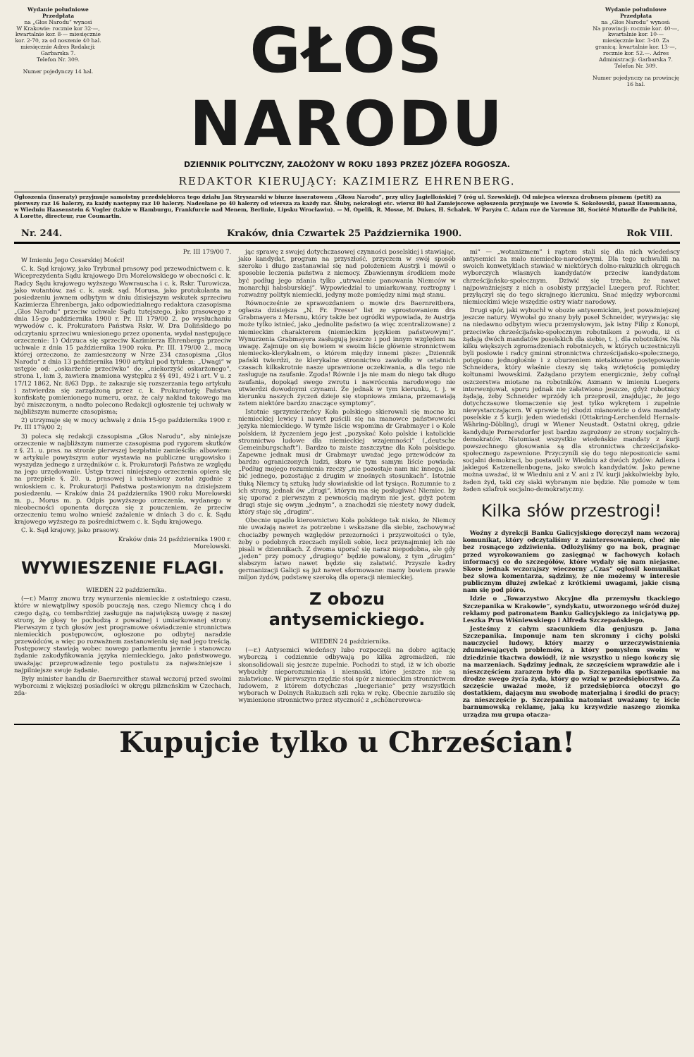Wydanie południowe
Przedpłata
na „Głos Narodu“ wynosi
W Krakowie: rocznie kor 32·—, kwartalnie kor. 8·— miesięcznie kor. 2·70, za od noszenie 40 hal. miesięcznie Adres Redakcji: Garbarska 7.
Telefon Nr. 309.
Numer pojedynczy 14 hal.
GŁOS NARODU
DZIENNIK POLITYCZNY, ZAŁOŻONY W ROKU 1893 PRZEZ JÓZEFA ROGOSZA.
REDAKTOR KIERUJĄCY: KAZIMIERZ EHRENBERG.
Wydanie południowe
Przedpłata
na „Głos Narodu“ wynosi:
Na prowincji: rocznie kor. 40·—, kwartalnie kor. 10·— miesięcznie kor. 3·40. Za granicą: kwartalnie kor. 13·—, rocznie kor. 52.—. Adres Administracji: Garbarska 7.
Telefon Nr. 309.
Numer pojedynczy na prowincję 16 hal.
Ogłoszenia (inseraty) przyjmuje samoistny przedsiębiorca tego działu Jan Stryszarski w biurze inseratowem „Głosu Narodu“, przy ulicy Jagiellońskiej 7 (róg ul. Szewskiej). Od miejsca wiersza drobnem pismem (petit) za pierwszy raz 16 halerzy, za każdy następny raz 10 halerzy. Nadesłane po 40 halerzy od wiersza za każdy raz. Śluby, nekrologi etc. wiersz 80 hal Zamiejscowe ogłoszenia przyjmuje we Lwowie S. Sokołowski, pasaż Haussmanna, w Wiedniu Haasenstein & Vogler (także w Hamburgu, Frankfurcie nad Menem, Berlinie, Lipsku Wrocławiu). — M. Opelik, R. Mosse, M. Dukes, H. Schalek. W Paryżu C. Adam rue de Varenne 38, Société Mutuelle de Publicité, A Lorette, directeur, rue Coumartin.
Nr. 244. Kraków, dnia Czwartek 25 Października 1900. Rok VIII.
Pr. III 179/00 7.
W Imieniu Jego Cesarskiej Mości!
C. k. Sąd krajowy, jako Trybunał prasowy pod przewodnictwem c. k. Wiceprezydenta Sądu krajowego Dra Morelowskiego w obecności c. k. Radcy Sądu krajowego wyższego Wawrauscha i c. k. Rskr. Turowicza, jako wotantów, zaś c. k. ausk. sąd. Morusa, jako protokolanta na posiedzeniu jawnem odbytym w dniu dzisiejszym wskutek sprzeciwu Kazimierza Ehrenberga, jako odpowiedzialnego redaktora czasopisma „Głos Narodu“ przeciw uchwale Sądu tutejszego, jako prasowego z dnia 15-go października 1900 r. Pr. III 179/00 2. po wysłuchaniu wywodów c. k. Prokuratora Państwa Rskr. W. Dra Dolińskiego po odczytaniu sprzeciwu wniesionego przez oponenta, wydał następujące orzeczenie: 1) Odrzuca się sprzeciw Kazimierza Ehrenberga przeciw uchwale z dnia 15 października 1900 roku. Pr. III. 179/00 2., mocą której orzeczono, że zamieszczony w Nrze 234 czasopisma „Głos Narodu“ z dnia 13 października 1900 artykuł pod tytułem: „Uwagi“ w ustępie od: „oskarżenie przeciwko“ do: „niekorzyść oskarżonego“, strona 1, łam 3, zawiera znamiona występku z §§ 491, 492 i art. V u. z 17/12 1862, Nr. 8/63 Dpp., że zakazuje się rozszerzania tego artykułu i zatwierdza się zarządzoną przez c. k. Prokuratorję Państwa konfiskatę pomienionego numeru, oraz, że cały nakład takowego ma być zniszczonym, a nadto polecono Redakcji ogłoszenie tej uchwały w najbliższym numerze czasopisma;
2) utrzymuje się w mocy uchwałę z dnia 15-go października 1900 r. Pr. III 179/00 2;
3) poleca się redakcji czasopisma „Głos Narodu“, aby niniejsze orzeczenie w najbliższym numerze czasopisma pod rygorem skutków z §. 21. u. pras. na stronie pierwszej bezpłatnie zamieściła: albowiem: w artykule powyższym autor wystawia na publiczne urągowisko i wyszydza jednego z urzędników c. k. Prokuratorji Państwa ze względu na jego urzędowanie. Ustęp trzeci niniejszego orzeczenia opiera się na przepisie §. 20. u. prasowej i uchwalony został zgodnie z wnioskiem c. k. Prokuratorji Państwa postawionym na dzisiejszem posiedzeniu. — Kraków dnia 24 października 1900 roku Morelowski m. p., Morus m. p. Odpis powyższego orzeczenia, wydanego w nieobecności oponenta doręcza się z pouczeniem, że przeciw orzeczeniu temu wolno wnieść zażalenie w dniach 3 do c. k. Sądu krajowego wyższego za pośrednictwem c. k. Sądu krajowego.
C. k. Sąd krajowy, jako prasowy.
Kraków dnia 24 października 1900 r.
Morelowski.
WYWIESZENIE FLAGI.
WIEDEN 22 października.
(—r.) Mamy znowu trzy wynurzenia niemieckie z ostatniego czasu, które w niewątpliwy sposób pouczają nas, czego Niemcy chcą i do czego dążą, co tembardziej zasługuje na największą uwagę z naszej strony, że głosy te pochodzą z poważnej i umiarkowanej strony. Pierwszym z tych głosów jest programowe oświadczenie stronnictwa niemieckich postępowców, ogłoszone po odbytej naradzie przewódców, a więc po rozważnem zastanowieniu się nad jego treścią. Postępowcy stawiają wobec nowego parlamentu jawnie i stanowczo żądanie zakodyfikowania języka niemieckiego, jako państwowego, uważając przeprowadzenie tego postulatu za najważniejsze i najpilniejsze swoje żądanie.
Były minister handlu dr Baernreither stawał wczoraj przed swoimi wyborcami z większej posiadłości w okręgu pilzneńskim w Czechach, zda-
jąc sprawę z swojej dotychczasowej czynności poselskiej i stawiając, jako kandydat, program na przyszłość, przyczem w swój sposób szeroko i długo zastanawiał się nad położeniem Austrji i mówił o sposobie leczenia państwa z niemocy. Zbawiennym środkiem może być podług jego zdania tylko „utrwalenie panowania Niemców w monarchji habsburskiej“. Wypowiedział to umiarkowany, roztropny i rozważny polityk niemiecki, jedyny może pomiędzy nimi mąż stanu.
Równocześnie ze sprawozdaniem o mowie dra Baernreitbera, ogłasza dzisiejsza „N. Fr. Presse“ list ze sprostowaniem dra Grabmayera z Meranu, który także bez ogródki wypowiada, że Austrja może tylko istnieć, jako „jednolite państwo (a więc zcentralizowane) z niemieckim charakterem (niemieckim językiem państwowym)“. Wynurzenia Grabmayera zasługują jeszcze i pod innym względem na uwagę. Zajmuje on się bowiem w swoim liście głównie stronnictwem niemiecko-klerykalnem, o którem między innemi pisze: „Dziennik pański twierdzi, że klerykalne stronnictwo zawiodło w ostatnich czasach kilkakrotnie nasze uprawnione oczekiwania, a dla tego nie zasługuje na zaufanie. Zgoda! Równie i ja nie mam do niego tak długo zaufania, dopokąd swego zwrotu i nawrócenia narodowego nie utwierdzi dowodnymi czynami. Że jednak w tym kierunku, t. j. w kierunku naszych życzeń dzieje się stopniowa zmiana, przemawiają zatem niektóre bardzo znaczące symptomy“.
Istotnie sprzymierzeńcy Koła polskiego skierowali się mocno ku niemieckiej lewicy i nawet puścili się na manowce państwowości języka niemieckiego. W tymże liście wspomina dr Grabmayer i o Kole polskiem, iż życzeniem jego jest „pozyskać Koło polskie i katolickie stronnictwo ludowe dla niemieckiej wzajemności“ („deutsche Gemeinburgschaft“). Bardzo to zaiste zaszczytne dla Koła polskiego. Zapewne jednak musi dr Grabmayr uważać jego przewódców za bardzo ograniczonych ludzi, skoro w tym samym liście powiada: „Podług mojego rozumienia rzeczy „nie pozostaje nam nic innego, jak bić jednego, pozostając z drugim w znośnych stosunkach“. Istotnie tłuką Niemcy tą sztuką ludy słowiańskie od lat tysiąca. Rozumnie to z ich strony, jednak ów „drugi“, którym ma się posługiwać Niemiec. by się uporać z pierwszym z pewnością mądrym nie jest, gdyż potem drugi staje się owym „jednym“, a znachodzi się niestety nowy dudek, który staje się „drugim“.
Obecnie upadło kierownictwo Koła polskiego tak nisko, że Niemcy nie uważają nawet za potrzebne i wskazane dla siebie, zachowywać chociażby pewnych względów przezorności i przyzwoitości o tyle, żeby o podobnych rzeczach myśleli sobie, lecz przynajmniej ich nie pisali w dziennikach. Z dwoma uporać się naraz niepodobna, ale gdy „jeden“ przy pomocy „drugiego“ będzie powalony, z tym „drugim“ słabszym łatwo nawet będzie się załatwić. Przyszłe kadry germanizacji Galicji są już nawet sformowane: mamy bowiem prawie miljon żydów, podstawę szeroką dla operacji niemieckiej.
Z obozu antysemickiego.
WIEDEŃ 24 października.
(—r.) Antysemici wiedeńscy lubo rozpoczęli na dobre agitację wyborczą i codziennie odbywają po kilka zgromadzeń, nie skonsolidowali się jeszcze zupełnie. Pochodzi to stąd, iż w ich obozie wybuchły nieporozumienia i niesnaski, które jeszcze nie są załatwione. W pierwszym rzędzie stoi spór z niemieckim stronnictwem ludowem, z którem dotychczas „luegerianie“ przy wszystkich wyborach w Dolnych Rakuzach szli ręka w rękę. Obecnie zaraziło się wymienione stronnictwo przez styczność z „schönererowca-
mi“ — „wotanizmem“ i raptem stali się dla nich wiedeńscy antysemici za mało niemiecko-narodowymi. Dla tego uchwalili na swoich konwetyklach stawiać w niektórych dolno-rakuzkich okręgach wyborczych własnych kandydatów przeciw kandydatom chrześcijańsko-społecznym. Dziwić się trzeba, że nawet najpoważniejszy z nich a osobisty przyjaciel Luegera prof. Richter, przyłączył się do tego skrajnego kierunku. Snać między wyborcami niemieckimi wieje wszędzie ostry wiatr narodowy.
Drugi spór, jaki wybuchł w obozie antysemickim, jest poważniejszej jeszcze natury. Wywołał go znany były poseł Schneider, wyrywając się na niedawno odbytym wiecu przemysłowym, jak istny Filip z Konopi, przeciwko chrześcijańsko-społecznym robotnikom z powodu, iż ci żądają dwóch mandatów poselskich dla siebie, t. j. dla robotników. Na kilku większych zgromadzeniach robotnicych, w których uczestniczyli byli posłowie i radcy gminni stronnictwa chrześcijańsko-społecznego, potępiono jednogłośnie i z oburzeniem nietaktowne postępowanie Schneidera, który właśnie cieszy się taką wziętością pomiędzy kołtunami lwowskimi. Zażądano przytem energicznie, żeby cofnął oszczerstwa miotane na robotników. Axmann w imieniu Luegera interwenjował, sporu jednak nie załatwiono jeszcze, gdyż robotnicy żądają, żeby Schneider wprzódy ich przeprosił, znajdując, że jego dotychczasowe tłomaczenie się jest tylko wykrętem i zupełnie niewystarczającem. W sprawie tej chodzi mianowicie o dwa mandaty poselskie z 5 kurji: jeden wiedeński (Ottakring-Lerchenfeld Hernals-Währing-Döbling), drugi w Wiener Neustadt. Ostatni okręg, gdzie kandyduje Pernersdorfer jest bardzo zagrożony ze strony socjalnych-demokratów. Natomiast wszystkie wiedeńskie mandaty z kurji powszechnego głosowania są dla stronnictwa chrześcijańsko-społecznego zapewnione. Przyczynili się do tego nieposполicie sami socjalni demokraci, bo postawili w Wiedniu aż dwóch żydów: Adlera i jakiegoś Katzenellenbogena, jako swoich kandydatów. Jako pewne można uważać, iż w Wiedniu ani z V. ani z IV. kurji jakkolwiekby było, żaden żyd, taki czy siaki wybranym nie będzie. Nie pomoże w tem żaden szlafrok socjalno-demokratyczny.
Kilka słów przestrogi!
Woźny z dyrekcji Banku Galicyjskiego doręczył nam wczoraj komunikat, który odczytaliśmy z zainteresowaniem, choć nie bez rosnącego zdziwienia. Odłożyliśmy go na bok, pragnąc przed wyrokowaniem go zasięgnąć w fachowych kołach informacyj co do szczegółów, które wydały się nam niejasne. Skoro jednak wczorajszy wieczorny „Czas“ ogłosił komunikat bez słowa komentarza, sądzimy, że nie możemy w interesie publicznym dłużej zwlekać z krótkiemi uwagami, jakie cisną nam się pod pióro.
Idzie o „Towarzystwo Akcyjne dla przemysłu tkackiego Szczepanika w Krakowie“, syndykatu, utworzonego wśród dużej reklamy pod patronatem Banku Galicyjskiego za inicjatywą pp. Leszka Prus Wiśniewskiego i Alfreda Szczepańskiego.
Jesteśmy z całym szacunkiem dla genjuszu p. Jana Szczepanika. Imponuje nam ten skromny i cichy polski nauczyciel ludowy, który marzy o urzeczywistnienia zdumiewających problemów, a który pomysłem swoim w dziedzinie tkactwa dowiódł, iż nie wszystko u niego kończy się na marzeniach. Sądzimy jednak, że szczęściem wprawdzie ale i nieszczęściem zarazem było dla p. Szczepanika spotkanie na drodze swego życia żyda, który go wziął w przedsiębiorstwo. Za szczęście uważać może, iż przedsiębiorca otoczył go dostatkiem, dającym mu swobodę materjalną i środki do pracy; za nieszczęście p. Szczepanika natomiast uważamy tę iście barnumowską reklamę, jaką ku krzywdzie naszego ziomka urządza mu grupa otacza-
Kupujcie tylko u Chrześcian!